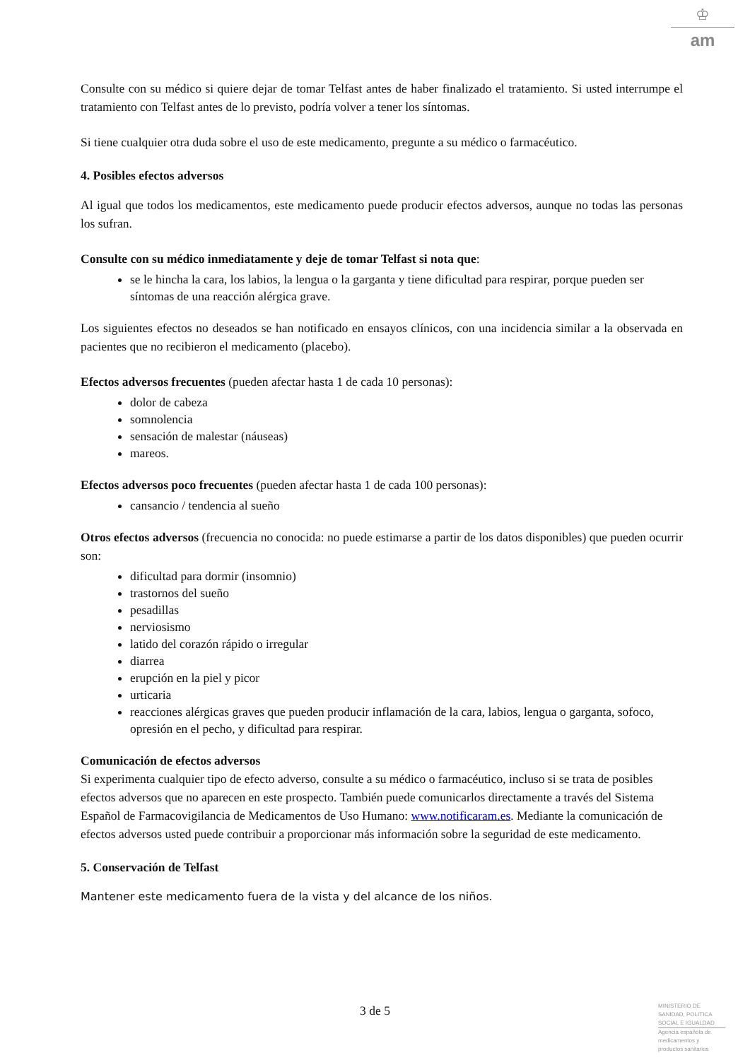♔
am
Consulte con su médico si quiere dejar de tomar Telfast antes de haber finalizado el tratamiento. Si usted interrumpe el tratamiento con Telfast antes de lo previsto, podría volver a tener los síntomas.
Si tiene cualquier otra duda sobre el uso de este medicamento, pregunte a su médico o farmacéutico.
4. Posibles efectos adversos
Al igual que todos los medicamentos, este medicamento puede producir efectos adversos, aunque no todas las personas los sufran.
Consulte con su médico inmediatamente y deje de tomar Telfast si nota que:
se le hincha la cara, los labios, la lengua o la garganta y tiene dificultad para respirar, porque pueden ser síntomas de una reacción alérgica grave.
Los siguientes efectos no deseados se han notificado en ensayos clínicos, con una incidencia similar a la observada en pacientes que no recibieron el medicamento (placebo).
Efectos adversos frecuentes (pueden afectar hasta 1 de cada 10 personas):
dolor de cabeza
somnolencia
sensación de malestar (náuseas)
mareos.
Efectos adversos poco frecuentes (pueden afectar hasta 1 de cada 100 personas):
cansancio / tendencia al sueño
Otros efectos adversos (frecuencia no conocida: no puede estimarse a partir de los datos disponibles) que pueden ocurrir son:
dificultad para dormir (insomnio)
trastornos del sueño
pesadillas
nerviosismo
latido del corazón rápido o irregular
diarrea
erupción en la piel y picor
urticaria
reacciones alérgicas graves que pueden producir inflamación de la cara, labios, lengua o garganta, sofoco, opresión en el pecho, y dificultad para respirar.
Comunicación de efectos adversos
Si experimenta cualquier tipo de efecto adverso, consulte a su médico o farmacéutico, incluso si se trata de posibles efectos adversos que no aparecen en este prospecto. También puede comunicarlos directamente a través del Sistema Español de Farmacovigilancia de Medicamentos de Uso Humano: www.notificaram.es. Mediante la comunicación de efectos adversos usted puede contribuir a proporcionar más información sobre la seguridad de este medicamento.
5. Conservación de Telfast
Mantener este medicamento fuera de la vista y del alcance de los niños.
3 de 5
MINISTERIO DE SANIDAD, POLITICA SOCIAL E IGUALDAD
Agencia española de medicamentos y productos sanitarios